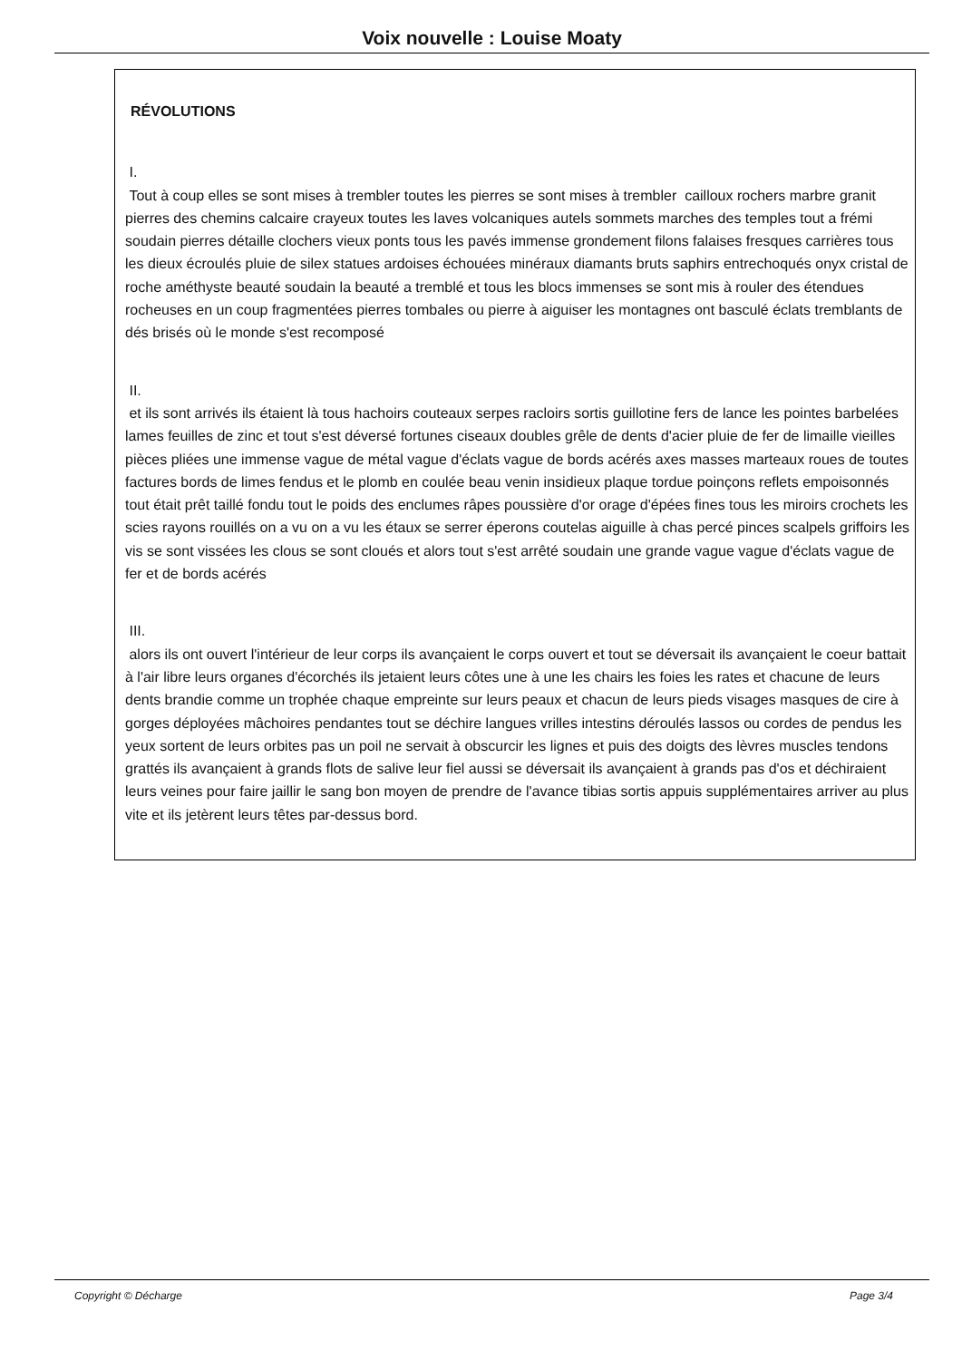Voix nouvelle : Louise Moaty
RÉVOLUTIONS
I.
Tout à coup elles se sont mises à trembler toutes les pierres se sont mises à trembler cailloux rochers marbre granit pierres des chemins calcaire crayeux toutes les laves volcaniques autels sommets marches des temples tout a frémi soudain pierres détaille clochers vieux ponts tous les pavés immense grondement filons falaises fresques carrières tous les dieux écroulés pluie de silex statues ardoises échouées minéraux diamants bruts saphirs entrechoqués onyx cristal de roche améthyste beauté soudain la beauté a tremblé et tous les blocs immenses se sont mis à rouler des étendues rocheuses en un coup fragmentées pierres tombales ou pierre à aiguiser les montagnes ont basculé éclats tremblants de dés brisés où le monde s'est recomposé
II.
et ils sont arrivés ils étaient là tous hachoirs couteaux serpes racloirs sortis guillotine fers de lance les pointes barbelées lames feuilles de zinc et tout s'est déversé fortunes ciseaux doubles grêle de dents d'acier pluie de fer de limaille vieilles pièces pliées une immense vague de métal vague d'éclats vague de bords acérés axes masses marteaux roues de toutes factures bords de limes fendus et le plomb en coulée beau venin insidieux plaque tordue poinçons reflets empoisonnés tout était prêt taillé fondu tout le poids des enclumes râpes poussière d'or orage d'épées fines tous les miroirs crochets les scies rayons rouillés on a vu on a vu les étaux se serrer éperons coutelas aiguille à chas percé pinces scalpels griffoirs les vis se sont vissées les clous se sont cloués et alors tout s'est arrêté soudain une grande vague vague d'éclats vague de fer et de bords acérés
III.
alors ils ont ouvert l'intérieur de leur corps ils avançaient le corps ouvert et tout se déversait ils avançaient le coeur battait à l'air libre leurs organes d'écorchés ils jetaient leurs côtes une à une les chairs les foies les rates et chacune de leurs dents brandie comme un trophée chaque empreinte sur leurs peaux et chacun de leurs pieds visages masques de cire à gorges déployées mâchoires pendantes tout se déchire langues vrilles intestins déroulés lassos ou cordes de pendus les yeux sortent de leurs orbites pas un poil ne servait à obscurcir les lignes et puis des doigts des lèvres muscles tendons grattés ils avançaient à grands flots de salive leur fiel aussi se déversait ils avançaient à grands pas d'os et déchiraient leurs veines pour faire jaillir le sang bon moyen de prendre de l'avance tibias sortis appuis supplémentaires arriver au plus vite et ils jetèrent leurs têtes par-dessus bord.
Copyright © Décharge Page 3/4